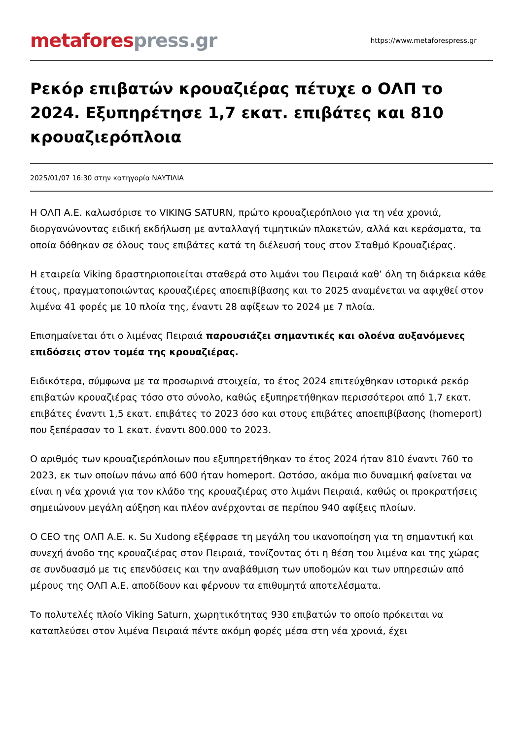metafores press.gr
https://www.metaforespress.gr
Ρεκόρ επιβατών κρουαζιέρας πέτυχε ο ΟΛΠ το 2024. Εξυπηρέτησε 1,7 εκατ. επιβάτες και 810 κρουαζιερόπλοια
2025/01/07 16:30 στην κατηγορία ΝΑΥΤΙΛΙΑ
Η ΟΛΠ Α.Ε. καλωσόρισε το VIKING SATURN, πρώτο κρουαζιερόπλοιο για τη νέα χρονιά, διοργανώνοντας ειδική εκδήλωση με ανταλλαγή τιμητικών πλακετών, αλλά και κεράσματα, τα οποία δόθηκαν σε όλους τους επιβάτες κατά τη διέλευσή τους στον Σταθμό Κρουαζιέρας.
Η εταιρεία Viking δραστηριοποιείται σταθερά στο λιμάνι του Πειραιά καθ’ όλη τη διάρκεια κάθε έτους, πραγματοποιώντας κρουαζιέρες αποεπιβίβασης και το 2025 αναμένεται να αφιχθεί στον λιμένα 41 φορές με 10 πλοία της, έναντι 28 αφίξεων το 2024 με 7 πλοία.
Επισημαίνεται ότι ο λιμένας Πειραιά παρουσιάζει σημαντικές και ολοένα αυξανόμενες επιδόσεις στον τομέα της κρουαζιέρας.
Ειδικότερα, σύμφωνα με τα προσωρινά στοιχεία, το έτος 2024 επιτεύχθηκαν ιστορικά ρεκόρ επιβατών κρουαζιέρας τόσο στο σύνολο, καθώς εξυπηρετήθηκαν περισσότεροι από 1,7 εκατ. επιβάτες έναντι 1,5 εκατ. επιβάτες το 2023 όσο και στους επιβάτες αποεπιβίβασης (homeport) που ξεπέρασαν το 1 εκατ. έναντι 800.000 το 2023.
Ο αριθμός των κρουαζιερόπλοιων που εξυπηρετήθηκαν το έτος 2024 ήταν 810 έναντι 760 το 2023, εκ των οποίων πάνω από 600 ήταν homeport. Ωστόσο, ακόμα πιο δυναμική φαίνεται να είναι η νέα χρονιά για τον κλάδο της κρουαζιέρας στο λιμάνι Πειραιά, καθώς οι προκρατήσεις σημειώνουν μεγάλη αύξηση και πλέον ανέρχονται σε περίπου 940 αφίξεις πλοίων.
Ο CEO της ΟΛΠ Α.Ε. κ. Su Xudong εξέφρασε τη μεγάλη του ικανοποίηση για τη σημαντική και συνεχή άνοδο της κρουαζιέρας στον Πειραιά, τονίζοντας ότι η θέση του λιμένα και της χώρας σε συνδυασμό με τις επενδύσεις και την αναβάθμιση των υποδομών και των υπηρεσιών από μέρους της ΟΛΠ Α.Ε. αποδίδουν και φέρνουν τα επιθυμητά αποτελέσματα.
Το πολυτελές πλοίο Viking Saturn, χωρητικότητας 930 επιβατών το οποίο πρόκειται να καταπλεύσει στον λιμένα Πειραιά πέντε ακόμη φορές μέσα στη νέα χρονιά, έχει